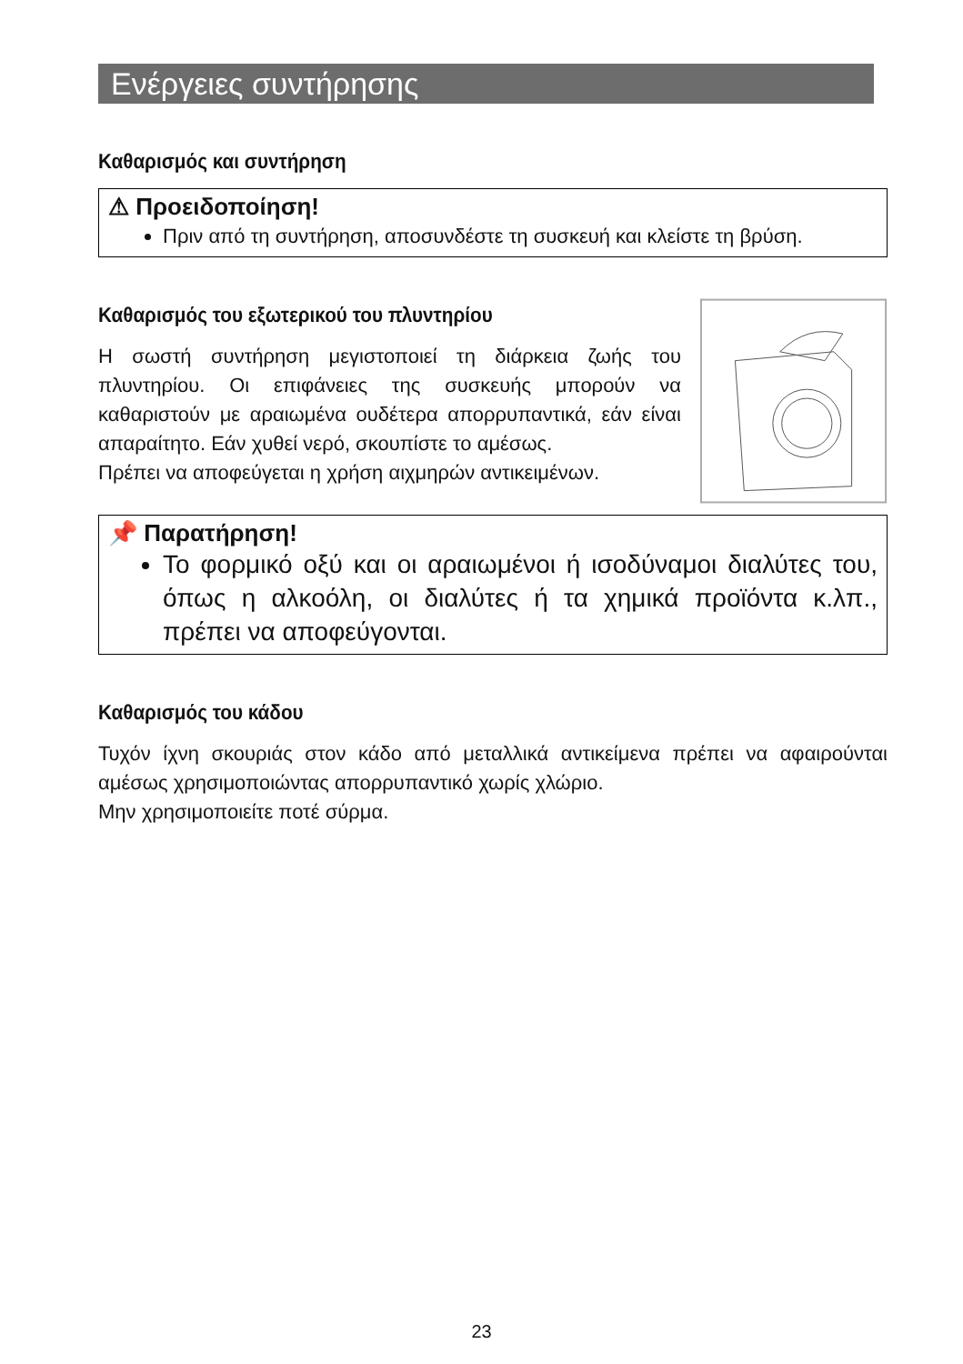Ενέργειες συντήρησης
Καθαρισμός και συντήρηση
⚠ Προειδοποίηση!
Πριν από τη συντήρηση, αποσυνδέστε τη συσκευή και κλείστε τη βρύση.
Καθαρισμός του εξωτερικού του πλυντηρίου
Η σωστή συντήρηση μεγιστοποιεί τη διάρκεια ζωής του πλυντηρίου. Οι επιφάνειες της συσκευής μπορούν να καθαριστούν με αραιωμένα ουδέτερα απορρυπαντικά, εάν είναι απαραίτητο. Εάν χυθεί νερό, σκουπίστε το αμέσως.
Πρέπει να αποφεύγεται η χρήση αιχμηρών αντικειμένων.
📌 Παρατήρηση!
Το φορμικό οξύ και οι αραιωμένοι ή ισοδύναμοι διαλύτες του, όπως η αλκοόλη, οι διαλύτες ή τα χημικά προϊόντα κ.λπ., πρέπει να αποφεύγονται.
Καθαρισμός του κάδου
Τυχόν ίχνη σκουριάς στον κάδο από μεταλλικά αντικείμενα πρέπει να αφαιρούνται αμέσως χρησιμοποιώντας απορρυπαντικό χωρίς χλώριο.
Μην χρησιμοποιείτε ποτέ σύρμα.
23